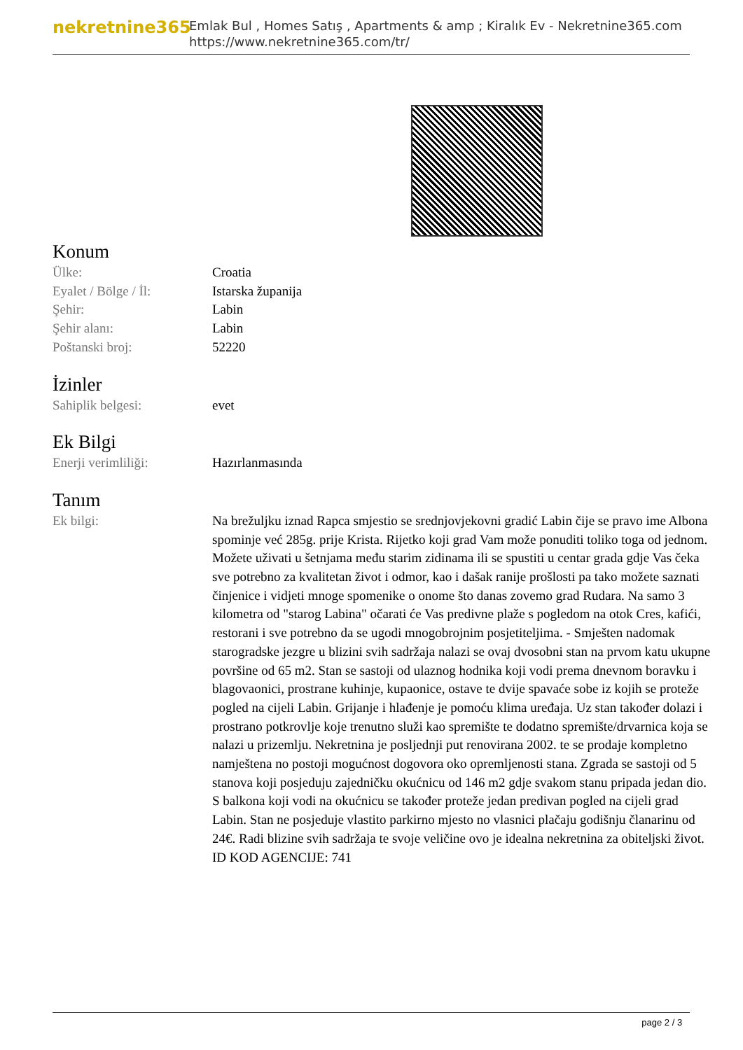nekretnine365
Emlak Bul , Homes Satış , Apartments & amp ; Kiralık Ev - Nekretnine365.com
https://www.nekretnine365.com/tr/
Konum
| Ülke: | Croatia |
| Eyalet / Bölge / İl: | Istarska županija |
| Şehir: | Labin |
| Şehir alanı: | Labin |
| Poštanski broj: | 52220 |
İzinler
| Sahiplik belgesi: | evet |
Ek Bilgi
| Enerji verimliliği: | Hazırlanmasında |
Tanım
| Ek bilgi: | Na brežuljku iznad Rapca smjestio se srednjovjekovni gradić Labin čije se pravo ime Albona spominje već 285g. prije Krista. Rijetko koji grad Vam može ponuditi toliko toga od jednom. Možete uživati u šetnjama među starim zidinama ili se spustiti u centar grada gdje Vas čeka sve potrebno za kvalitetan život i odmor, kao i dašak ranije prošlosti pa tako možete saznati činjenice i vidjeti mnoge spomenike o onome što danas zovemo grad Rudara. Na samo 3 kilometra od "starog Labina" očarati će Vas predivne plaže s pogledom na otok Cres, kafići, restorani i sve potrebno da se ugodi mnogobrojnim posjetiteljima. - Smješten nadomak starogradske jezgre u blizini svih sadržaja nalazi se ovaj dvosobni stan na prvom katu ukupne površine od 65 m2. Stan se sastoji od ulaznog hodnika koji vodi prema dnevnom boravku i blagovaonici, prostrane kuhinje, kupaonice, ostave te dvije spavaće sobe iz kojih se proteže pogled na cijeli Labin. Grijanje i hlađenje je pomoću klima uređaja. Uz stan također dolazi i prostrano potkrovlje koje trenutno služi kao spremište te dodatno spremište/drvarnica koja se nalazi u prizemlju. Nekretnina je posljednji put renovirana 2002. te se prodaje kompletno namještena no postoji mogućnost dogovora oko opremljenosti stana. Zgrada se sastoji od 5 stanova koji posjeduju zajedničku okućnicu od 146 m2 gdje svakom stanu pripada jedan dio. S balkona koji vodi na okućnicu se također proteže jedan predivan pogled na cijeli grad Labin. Stan ne posjeduje vlastito parkirno mjesto no vlasnici plačaju godišnju članarinu od 24€. Radi blizine svih sadržaja te svoje veličine ovo je idealna nekretnina za obiteljski život. ID KOD AGENCIJE: 741 |
page 2 / 3